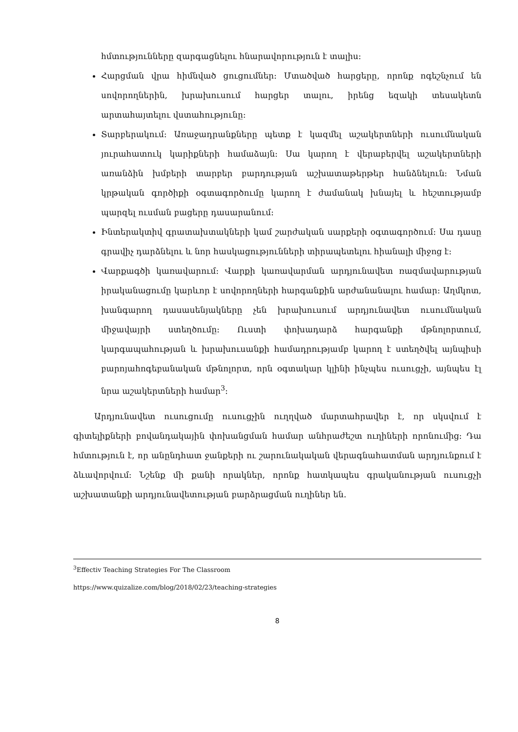հմտությունները զարգացնելու հնարավորություն է տալիս։
Հարցման վրա հիմնված ցուցումներ։ Մտածված հարցերը, որոնք ոգեշնչում են սովորողներին, խրախուսում հարցեր տալու, իրենց եզակի տեսակետն արտահայտելու վստահությունը։
Տարբերակում։ Առաջադրանքները պետք է կազմել աշակերտների ուսումնական յուրահատուկ կարիքների համաձայն։ Սա կարող է վերաբերվել աշակերտների առանձին խմբերի տարբեր բարդության աշխատաթերթեր հանձնելուն։ Նման կրթական գործիքի օգտագործումը կարող է ժամանակ խնայել և հեշտությամբ պարզել ուսման բացերը դասարանում։
Ինտերակտիվ գրատախտակների կամ շարժական սարքերի օգտագործում։ Սա դասը գրավիչ դարձնելու և նոր հասկացությունների տիրապետելու հիանալի միջոց է։
Վարքագծի կառավարում։ Վարքի կառավարման արդյունավետ ռազմավարության իրականացումը կարևոր է սովորողների հարգանքին արժանանալու համար։ Աղմկոտ, խանգարող դասասենյակները չեն խրախուսում արդյունավետ ուսումնական միջավայրի ստեղծումը։ Ուստի փոխադարձ հարգանքի մթնոլորտում, կարգապահության և խրախուսանքի համադրությամբ կարող է ստեղծվել այնպիսի բարոյահոգեբանական մթնոլորտ, որն օգտակար կլինի ինչպես ուսուցչի, այնպես էլ նրա աշակերտների համար<sup>3</sup>։
Արդյունավետ ուսուցումը ուսուցչին ուղղված մարտահրավեր է, որ սկսվում է գիտելիքների բովանդակային փոխանցման համար անհրաժեշտ ուղիների որոնումից։ Դա հմտություն է, որ անընդհատ ջանքերի ու շարունակական վերագնահատման արդյունքում է ձևավորվում։ Նշենք մի քանի որակներ, որոնք հատկապես գրականության ուսուցչի աշխատանքի արդյունավետության բարձրացման ուղիներ են.
<sup>3</sup> Effectiv Teaching Strategies For The Classroom
https://www.quizalize.com/blog/2018/02/23/teaching-strategies
8